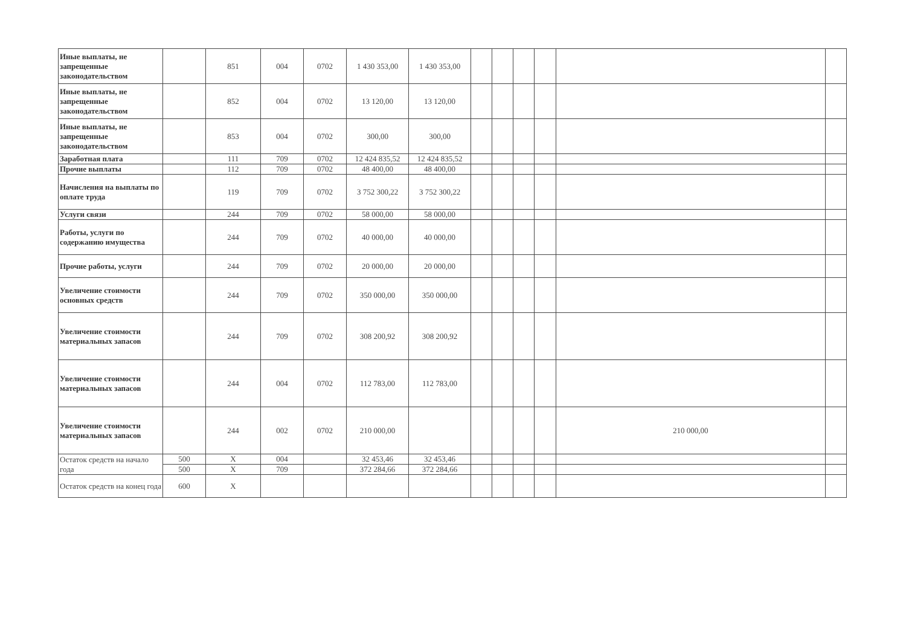| Иные выплаты, не запрещенные законодательством | | 851 | 004 | 0702 | 1 430 353,00 | 1 430 353,00 | | | | | | |
| Иные выплаты, не запрещенные законодательством | | 852 | 004 | 0702 | 13 120,00 | 13 120,00 | | | | | | |
| Иные выплаты, не запрещенные законодательством | | 853 | 004 | 0702 | 300,00 | 300,00 | | | | | | |
| Заработная плата | | 111 | 709 | 0702 | 12 424 835,52 | 12 424 835,52 | | | | | | |
| Прочие выплаты | | 112 | 709 | 0702 | 48 400,00 | 48 400,00 | | | | | | |
| Начисления на выплаты по оплате труда | | 119 | 709 | 0702 | 3 752 300,22 | 3 752 300,22 | | | | | | |
| Услуги связи | | 244 | 709 | 0702 | 58 000,00 | 58 000,00 | | | | | | |
| Работы, услуги по содержанию имущества | | 244 | 709 | 0702 | 40 000,00 | 40 000,00 | | | | | | |
| Прочие работы, услуги | | 244 | 709 | 0702 | 20 000,00 | 20 000,00 | | | | | | |
| Увеличение стоимости основных средств | | 244 | 709 | 0702 | 350 000,00 | 350 000,00 | | | | | | |
| Увеличение стоимости материальных запасов | | 244 | 709 | 0702 | 308 200,92 | 308 200,92 | | | | | | |
| Увеличение стоимости материальных запасов | | 244 | 004 | 0702 | 112 783,00 | 112 783,00 | | | | | | |
| Увеличение стоимости материальных запасов | | 244 | 002 | 0702 | 210 000,00 | | | | | | 210 000,00 | |
| Остаток средств на начало года | 500 | X | 004 | | 32 453,46 | 32 453,46 | | | | | | |
| | 500 | X | 709 | | 372 284,66 | 372 284,66 | | | | | | |
| Остаток средств на конец года | 600 | X | | | | | | | | | | |